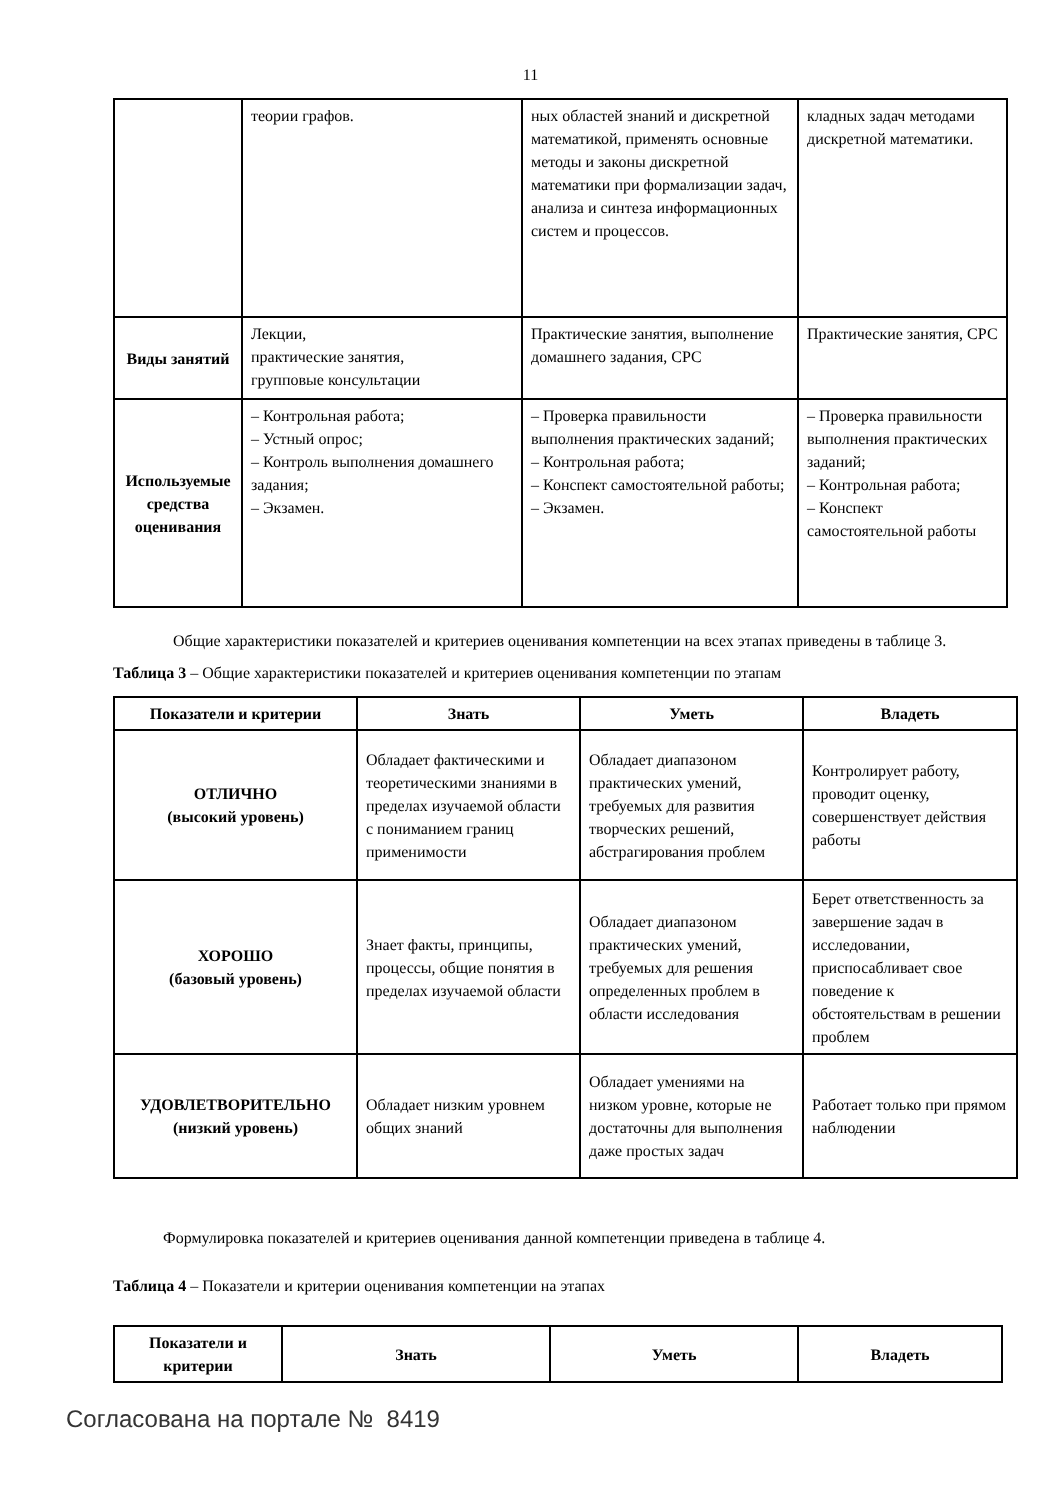11
| | теории графов. | ных областей знаний и дискретной математикой, применять основные методы и законы дискретной математики при формализации задач, анализа и синтеза информационных систем и процессов. | кладных задач методами дискретной математики. |
| Виды занятий | Лекции, практические занятия, групповые консультации | Практические занятия, выполнение домашнего задания, СРС | Практические занятия, СРС |
| Используемые средства оценивания | – Контрольная работа; – Устный опрос; – Контроль выполнения домашнего задания; – Экзамен. | – Проверка правильности выполнения практических заданий; – Контрольная работа; – Конспект самостоятельной работы; – Экзамен. | – Проверка правильности выполнения практических заданий; – Контрольная работа; – Конспект самостоятельной работы |
Общие характеристики показателей и критериев оценивания компетенции на всех этапах приведены в таблице 3.
Таблица 3 – Общие характеристики показателей и критериев оценивания компетенции по этапам
| Показатели и критерии | Знать | Уметь | Владеть |
| --- | --- | --- | --- |
| ОТЛИЧНО (высокий уровень) | Обладает фактическими и теоретическими знаниями в пределах изучаемой области с пониманием границ применимости | Обладает диапазоном практических умений, требуемых для развития творческих решений, абстрагирования проблем | Контролирует работу, проводит оценку, совершенствует действия работы |
| ХОРОШО (базовый уровень) | Знает факты, принципы, процессы, общие понятия в пределах изучаемой области | Обладает диапазоном практических умений, требуемых для решения определенных проблем в области исследования | Берет ответственность за завершение задач в исследовании, приспосабливает свое поведение к обстоятельствам в решении проблем |
| УДОВЛЕТВОРИТЕЛЬНО (низкий уровень) | Обладает низким уровнем общих знаний | Обладает умениями на низком уровне, которые не достаточны для выполнения даже простых задач | Работает только при прямом наблюдении |
Формулировка показателей и критериев оценивания данной компетенции приведена в таблице 4.
Таблица 4 – Показатели и критерии оценивания компетенции на этапах
| Показатели и критерии | Знать | Уметь | Владеть |
| --- | --- | --- | --- |
Согласована на портале № 8419